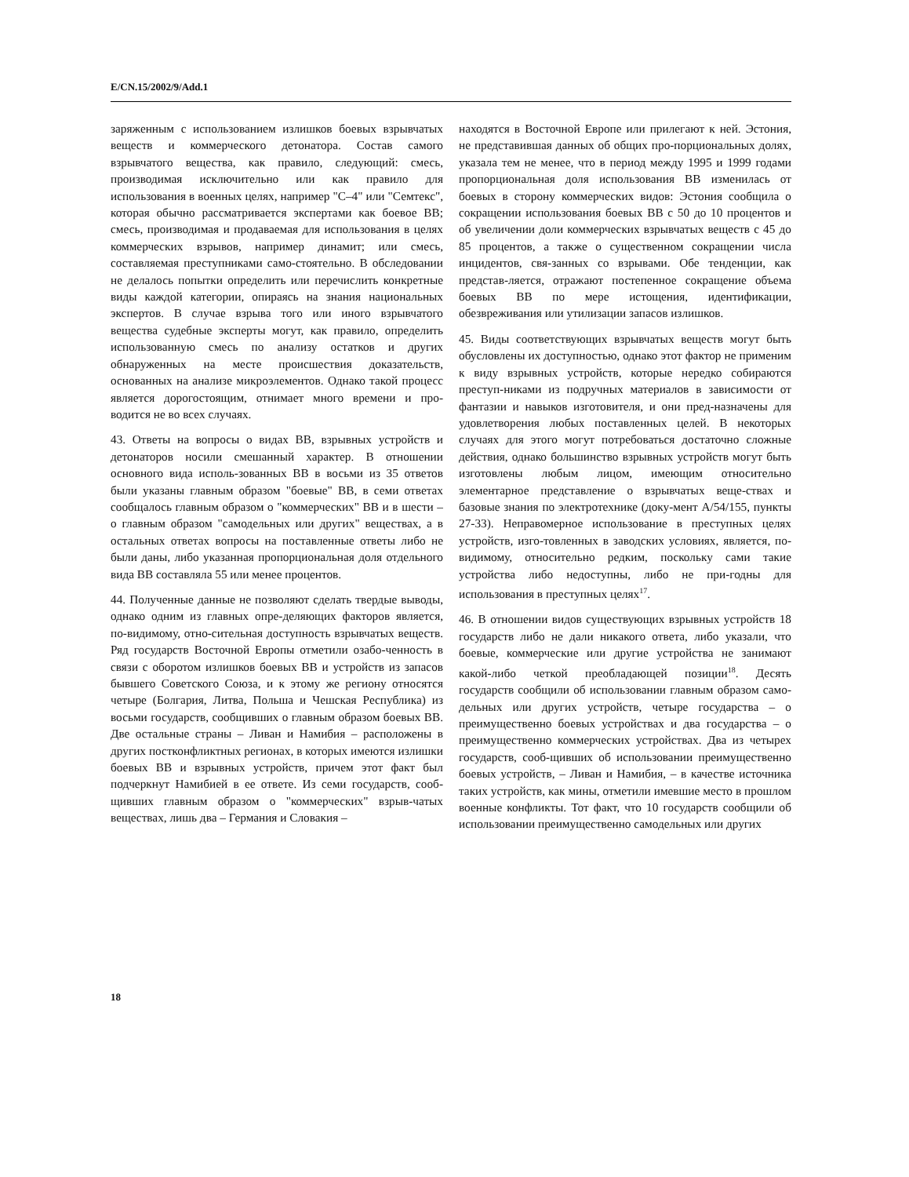E/CN.15/2002/9/Add.1
заряженным с использованием излишков боевых взрывчатых веществ и коммерческого детонатора. Состав самого взрывчатого вещества, как правило, следующий: смесь, производимая исключительно или как правило для использования в военных целях, например "С–4" или "Семтекс", которая обычно рассматривается экспертами как боевое ВВ; смесь, производимая и продаваемая для использования в целях коммерческих взрывов, например динамит; или смесь, составляемая преступниками само-стоятельно. В обследовании не делалось попытки определить или перечислить конкретные виды каждой категории, опираясь на знания национальных экспертов. В случае взрыва того или иного взрывчатого вещества судебные эксперты могут, как правило, определить использованную смесь по анализу остатков и других обнаруженных на месте происшествия доказательств, основанных на анализе микроэлементов. Однако такой процесс является дорогостоящим, отнимает много времени и про-водится не во всех случаях.
43. Ответы на вопросы о видах ВВ, взрывных устройств и детонаторов носили смешанный характер. В отношении основного вида исполь-зованных ВВ в восьми из 35 ответов были указаны главным образом "боевые" ВВ, в семи ответах сообщалось главным образом о "коммерческих" ВВ и в шести – о главным образом "самодельных или других" веществах, а в остальных ответах вопросы на поставленные ответы либо не были даны, либо указанная пропорциональная доля отдельного вида ВВ составляла 55 или менее процентов.
44. Полученные данные не позволяют сделать твердые выводы, однако одним из главных опре-деляющих факторов является, по-видимому, отно-сительная доступность взрывчатых веществ. Ряд государств Восточной Европы отметили озабо-ченность в связи с оборотом излишков боевых ВВ и устройств из запасов бывшего Советского Союза, и к этому же региону относятся четыре (Болгария, Литва, Польша и Чешская Республика) из восьми государств, сообщивших о главным образом боевых ВВ. Две остальные страны – Ливан и Намибия – расположены в других постконфликтных регионах, в которых имеются излишки боевых ВВ и взрывных устройств, причем этот факт был подчеркнут Намибией в ее ответе. Из семи государств, сооб-щивших главным образом о "коммерческих" взрыв-чатых веществах, лишь два – Германия и Словакия –
находятся в Восточной Европе или прилегают к ней. Эстония, не представившая данных об общих про-порциональных долях, указала тем не менее, что в период между 1995 и 1999 годами пропорциональная доля использования ВВ изменилась от боевых в сторону коммерческих видов: Эстония сообщила о сокращении использования боевых ВВ с 50 до 10 процентов и об увеличении доли коммерческих взрывчатых веществ с 45 до 85 процентов, а также о существенном сокращении числа инцидентов, свя-занных со взрывами. Обе тенденции, как представ-ляется, отражают постепенное сокращение объема боевых ВВ по мере истощения, идентификации, обезвреживания или утилизации запасов излишков.
45. Виды соответствующих взрывчатых веществ могут быть обусловлены их доступностью, однако этот фактор не применим к виду взрывных устройств, которые нередко собираются преступ-никами из подручных материалов в зависимости от фантазии и навыков изготовителя, и они пред-назначены для удовлетворения любых поставленных целей. В некоторых случаях для этого могут потребоваться достаточно сложные действия, однако большинство взрывных устройств могут быть изготовлены любым лицом, имеющим относительно элементарное представление о взрывчатых веще-ствах и базовые знания по электротехнике (доку-мент A/54/155, пункты 27-33). Неправомерное использование в преступных целях устройств, изго-товленных в заводских условиях, является, по-видимому, относительно редким, поскольку сами такие устройства либо недоступны, либо не при-годны для использования в преступных целях<sup>17</sup>.
46. В отношении видов существующих взрывных устройств 18 государств либо не дали никакого ответа, либо указали, что боевые, коммерческие или другие устройства не занимают какой-либо четкой преобладающей позиции<sup>18</sup>. Десять государств сообщили об использовании главным образом само-дельных или других устройств, четыре государства – о преимущественно боевых устройствах и два государства – о преимущественно коммерческих устройствах. Два из четырех государств, сооб-щивших об использовании преимущественно боевых устройств, – Ливан и Намибия, – в качестве источника таких устройств, как мины, отметили имевшие место в прошлом военные конфликты. Тот факт, что 10 государств сообщили об использовании преимущественно самодельных или других
18